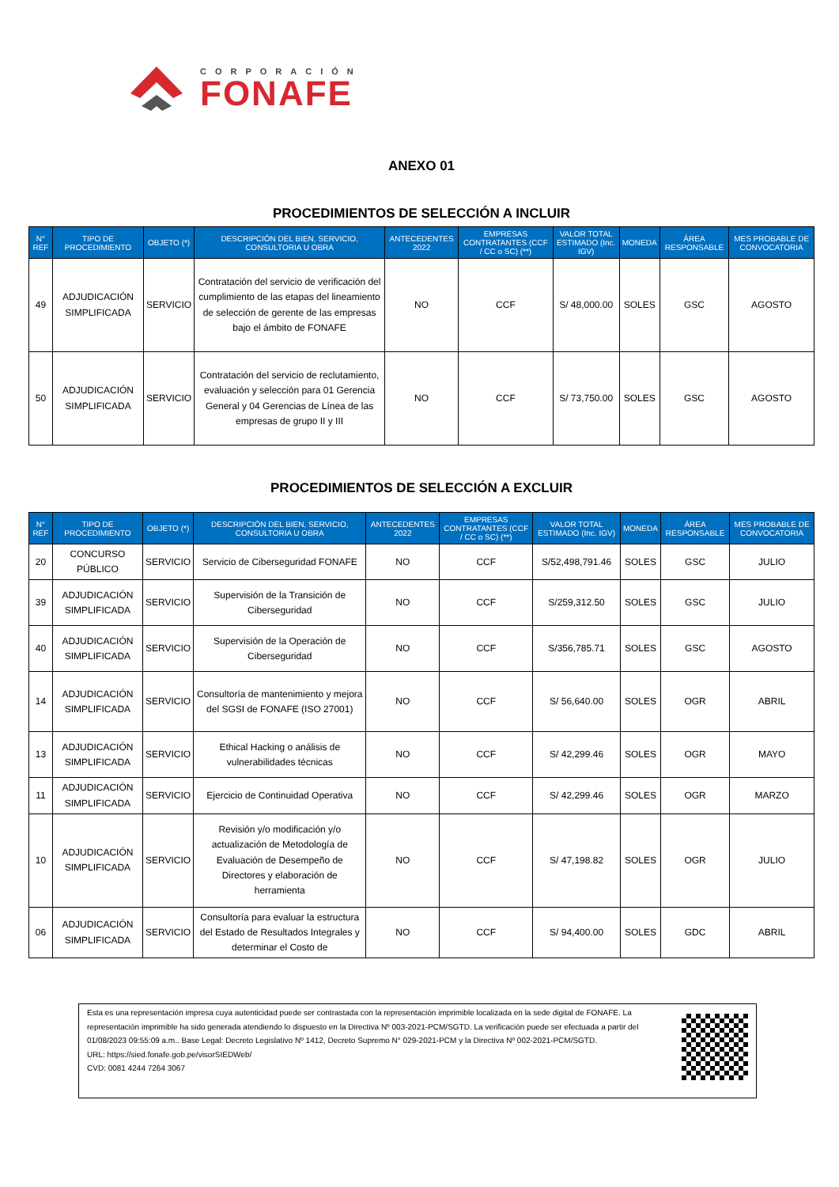CORPORACIÓN
FONAFE
ANEXO 01
PROCEDIMIENTOS DE SELECCIÓN A INCLUIR
| N° REF | TIPO DE PROCEDIMIENTO | OBJETO (*) | DESCRIPCIÓN DEL BIEN, SERVICIO, CONSULTORIA U OBRA | ANTECEDENTES 2022 | EMPRESAS CONTRATANTES (CCF / CC o SC) (**) | VALOR TOTAL ESTIMADO (Inc. IGV) | MONEDA | ÁREA RESPONSABLE | MES PROBABLE DE CONVOCATORIA |
| --- | --- | --- | --- | --- | --- | --- | --- | --- | --- |
| 49 | ADJUDICACIÓN SIMPLIFICADA | SERVICIO | Contratación del servicio de verificación del cumplimiento de las etapas del lineamiento de selección de gerente de las empresas bajo el ámbito de FONAFE | NO | CCF | S/ 48,000.00 | SOLES | GSC | AGOSTO |
| 50 | ADJUDICACIÓN SIMPLIFICADA | SERVICIO | Contratación del servicio de reclutamiento, evaluación y selección para 01 Gerencia General y 04 Gerencias de Línea de las empresas de grupo II y III | NO | CCF | S/ 73,750.00 | SOLES | GSC | AGOSTO |
PROCEDIMIENTOS DE SELECCIÓN A EXCLUIR
| N° REF | TIPO DE PROCEDIMIENTO | OBJETO (*) | DESCRIPCIÓN DEL BIEN, SERVICIO, CONSULTORIA U OBRA | ANTECEDENTES 2022 | EMPRESAS CONTRATANTES (CCF / CC o SC) (**) | VALOR TOTAL ESTIMADO (Inc. IGV) | MONEDA | ÁREA RESPONSABLE | MES PROBABLE DE CONVOCATORIA |
| --- | --- | --- | --- | --- | --- | --- | --- | --- | --- |
| 20 | CONCURSO PÚBLICO | SERVICIO | Servicio de Ciberseguridad FONAFE | NO | CCF | S/52,498,791.46 | SOLES | GSC | JULIO |
| 39 | ADJUDICACIÓN SIMPLIFICADA | SERVICIO | Supervisión de la Transición de Ciberseguridad | NO | CCF | S/259,312.50 | SOLES | GSC | JULIO |
| 40 | ADJUDICACIÓN SIMPLIFICADA | SERVICIO | Supervisión de la Operación de Ciberseguridad | NO | CCF | S/356,785.71 | SOLES | GSC | AGOSTO |
| 14 | ADJUDICACIÓN SIMPLIFICADA | SERVICIO | Consultoría de mantenimiento y mejora del SGSI de FONAFE (ISO 27001) | NO | CCF | S/ 56,640.00 | SOLES | OGR | ABRIL |
| 13 | ADJUDICACIÓN SIMPLIFICADA | SERVICIO | Ethical Hacking o análisis de vulnerabilidades técnicas | NO | CCF | S/ 42,299.46 | SOLES | OGR | MAYO |
| 11 | ADJUDICACIÓN SIMPLIFICADA | SERVICIO | Ejercicio de Continuidad Operativa | NO | CCF | S/ 42,299.46 | SOLES | OGR | MARZO |
| 10 | ADJUDICACIÓN SIMPLIFICADA | SERVICIO | Revisión y/o modificación y/o actualización de Metodología de Evaluación de Desempeño de Directores y elaboración de herramienta | NO | CCF | S/ 47,198.82 | SOLES | OGR | JULIO |
| 06 | ADJUDICACIÓN SIMPLIFICADA | SERVICIO | Consultoría para evaluar la estructura del Estado de Resultados Integrales y determinar el Costo de | NO | CCF | S/ 94,400.00 | SOLES | GDC | ABRIL |
Esta es una representación impresa cuya autenticidad puede ser contrastada con la representación imprimible localizada en la sede digital de FONAFE. La representación imprimible ha sido generada atendiendo lo dispuesto en la Directiva Nº 003-2021-PCM/SGTD. La verificación puede ser efectuada a partir del 01/08/2023 09:55:09 a.m.. Base Legal: Decreto Legislativo Nº 1412, Decreto Supremo N° 029-2021-PCM y la Directiva Nº 002-2021-PCM/SGTD.
URL: https://sied.fonafe.gob.pe/visorSIEDWeb/
CVD: 0081 4244 7264 3067